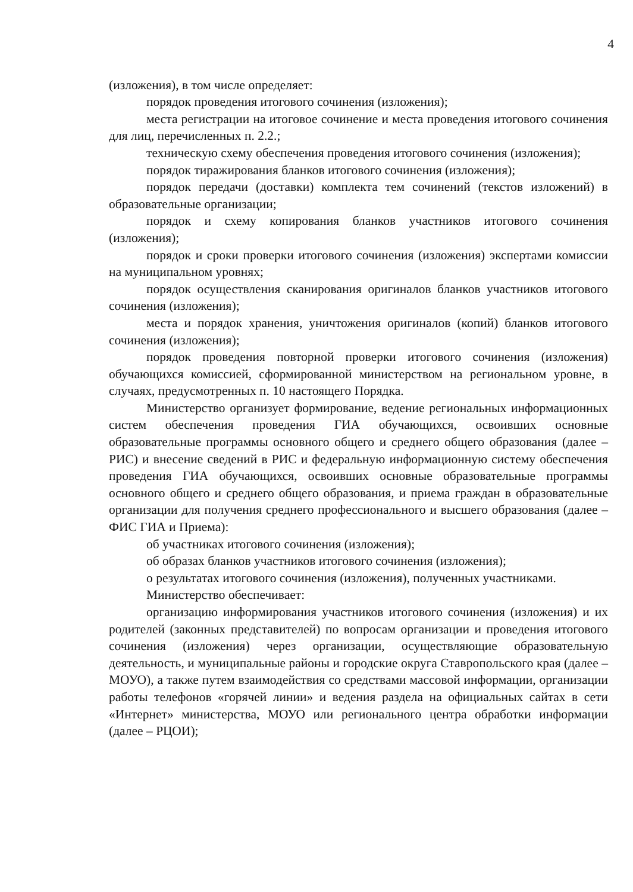4
(изложения), в том числе определяет:
порядок проведения итогового сочинения (изложения);
места регистрации на итоговое сочинение и места проведения итогового сочинения для лиц, перечисленных п. 2.2.;
техническую схему обеспечения проведения итогового сочинения (изложения);
порядок тиражирования бланков итогового сочинения (изложения);
порядок передачи (доставки) комплекта тем сочинений (текстов изложений) в образовательные организации;
порядок и схему копирования бланков участников итогового сочинения (изложения);
порядок и сроки проверки итогового сочинения (изложения) экспертами комиссии на муниципальном уровнях;
порядок осуществления сканирования оригиналов бланков участников итогового сочинения (изложения);
места и порядок хранения, уничтожения оригиналов (копий) бланков итогового сочинения (изложения);
порядок проведения повторной проверки итогового сочинения (изложения) обучающихся комиссией, сформированной министерством на региональном уровне, в случаях, предусмотренных п. 10 настоящего Порядка.
Министерство организует формирование, ведение региональных информационных систем обеспечения проведения ГИА обучающихся, освоивших основные образовательные программы основного общего и среднего общего образования (далее – РИС) и внесение сведений в РИС и федеральную информационную систему обеспечения проведения ГИА обучающихся, освоивших основные образовательные программы основного общего и среднего общего образования, и приема граждан в образовательные организации для получения среднего профессионального и высшего образования (далее – ФИС ГИА и Приема):
об участниках итогового сочинения (изложения);
об образах бланков участников итогового сочинения (изложения);
о результатах итогового сочинения (изложения), полученных участниками.
Министерство обеспечивает:
организацию информирования участников итогового сочинения (изложения) и их родителей (законных представителей) по вопросам организации и проведения итогового сочинения (изложения) через организации, осуществляющие образовательную деятельность, и муниципальные районы и городские округа Ставропольского края (далее – МОУО), а также путем взаимодействия со средствами массовой информации, организации работы телефонов «горячей линии» и ведения раздела на официальных сайтах в сети «Интернет» министерства, МОУО или регионального центра обработки информации (далее – РЦОИ);